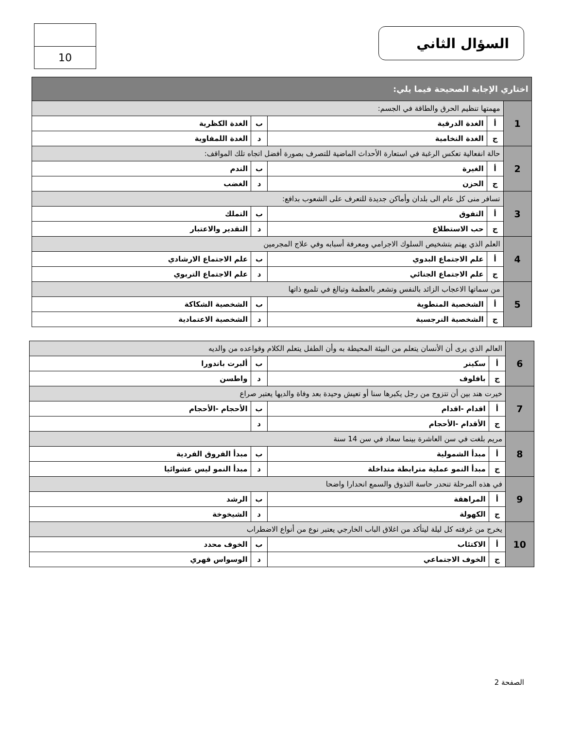السؤال الثاني
10
| اختاري الإجابة الصحيحة فيما يلي: | | | | |
| 1 | مهمتها تنظيم الحرق والطاقة في الجسم: | | | |
| | أ | الغدة الدرقية | ب | الغدة الكظرية |
| | ج | الغدة النخامية | د | الغدة اللمفاوية |
| 2 | حالة انفعالية تعكس الرغبة في استعارة الأحداث الماضية للتصرف بصورة أفضل اتجاه تلك المواقف: | | | |
| | أ | الغيرة | ب | الندم |
| | ج | الحزن | د | الغضب |
| 3 | تسافر منى كل عام الى بلدان وأماكن جديدة للتعرف على الشعوب بدافع: | | | |
| | أ | التفوق | ب | التملك |
| | ج | حب الاستطلاع | د | التقدير والاعتبار |
| 4 | العلم الذي يهتم بتشخيص السلوك الاجرامي ومعرفة أسبابه وفي علاج المجرمين | | | |
| | أ | علم الاجتماع البدوي | ب | علم الاجتماع الارشادي |
| | ج | علم الاجتماع الجنائي | د | علم الاجتماع التربوي |
| 5 | من سماتها الاعجاب الزائد بالنفس وتشعر بالعظمة وتبالغ في تلميع ذاتها | | | |
| | أ | الشخصية المنطوية | ب | الشخصية الشكاكة |
| | ج | الشخصية النرجسية | د | الشخصية الاعتمادية |
| 6 | العالم الذي يرى أن الأنسان يتعلم من البيئة المحيطة به وأن الطفل يتعلم الكلام وقواعده من والديه | | | |
| | أ | سكينر | ب | ألبرت باندورا |
| | ج | بافلوف | د | واطسن |
| 7 | خيرت هند بين أن تتزوج من رجل يكبرها سنا أو تعيش وحيدة بعد وفاة والديها يعتبر صراع | | | |
| | أ | اقدام -اقدام | ب | الأحجام -الأحجام |
| | ج | الأقدام -الأحجام | د | |
| 8 | مريم بلغت في سن العاشرة بينما سعاد في سن 14 سنة | | | |
| | أ | مبدأ الشمولية | ب | مبدأ الفروق الفردية |
| | ج | مبدأ النمو عملية مترابطة متداخلة | د | مبدأ النمو ليس عشوائيا |
| 9 | في هذه المرحلة تنحدر حاسة التذوق والسمع انحدارا واضحا | | | |
| | أ | المراهقة | ب | الرشد |
| | ج | الكهولة | د | الشيخوخة |
| 10 | يخرج من غرفته كل ليلة ليتأكد من اغلاق الباب الخارجي يعتبر نوع من أنواع الاضطراب | | | |
| | أ | الاكتئاب | ب | الخوف محدد |
| | ج | الخوف الاجتماعي | د | الوسواس قهري |
الصفحة 2